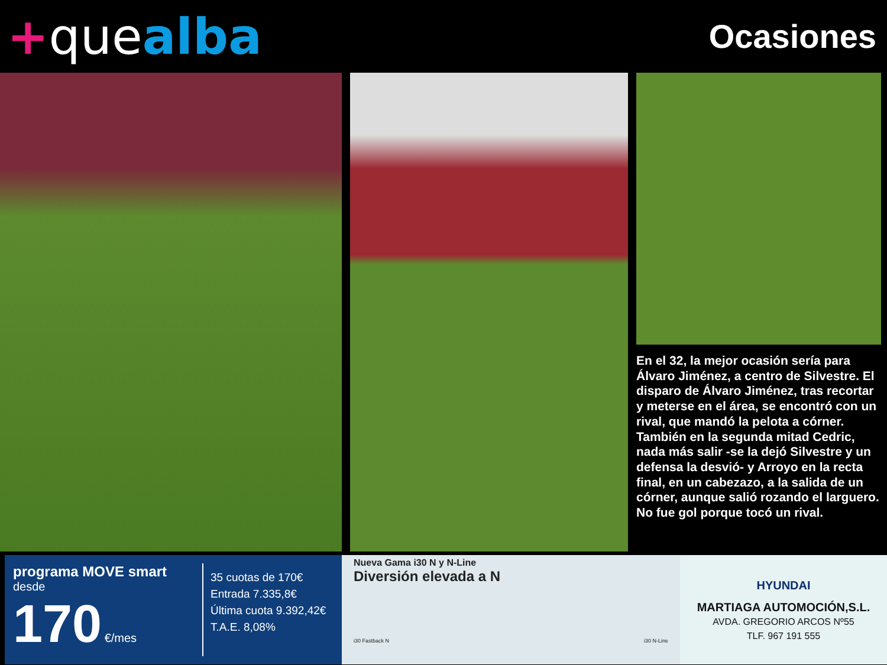+quealba
Ocasiones
En el 32, la mejor ocasión sería para Álvaro Jiménez, a centro de Silvestre. El disparo de Álvaro Jiménez, tras recortar y meterse en el área, se encontró con un rival, que mandó la pelota a córner. También en la segunda mitad Cedric, nada más salir -se la dejó Silvestre y un defensa la desvió- y Arroyo en la recta final, en un cabezazo, a la salida de un córner, aunque salió rozando el larguero. No fue gol porque tocó un rival.
programa MOVE smart
desde
170 €/mes
35 cuotas de 170€
Entrada 7.335,8€
Última cuota 9.392,42€
T.A.E. 8,08%
Nueva Gama i30 N y N-Line
Diversión elevada a N
i30 Fastback N i30 N-Line
HYUNDAI
MARTIAGA AUTOMOCIÓN,S.L.
AVDA. GREGORIO ARCOS Nº55
TLF. 967 191 555